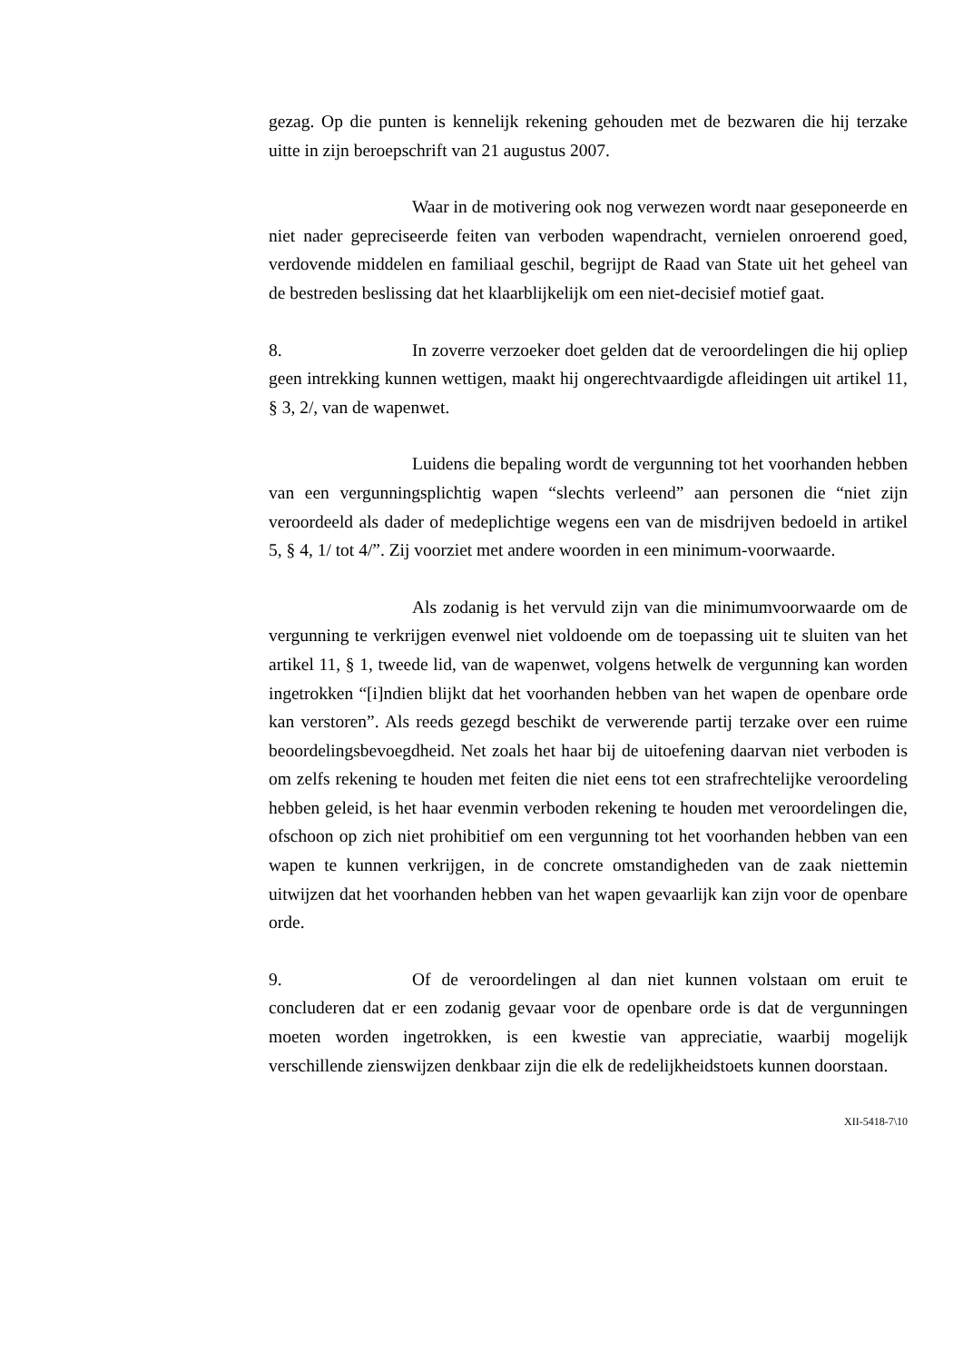gezag. Op die punten is kennelijk rekening gehouden met de bezwaren die hij terzake uitte in zijn beroepschrift van 21 augustus 2007.
Waar in de motivering ook nog verwezen wordt naar geseponeerde en niet nader gepreciseerde feiten van verboden wapendracht, vernielen onroerend goed, verdovende middelen en familiaal geschil, begrijpt de Raad van State uit het geheel van de bestreden beslissing dat het klaarblijkelijk om een niet-decisief motief gaat.
8. In zoverre verzoeker doet gelden dat de veroordelingen die hij opliep geen intrekking kunnen wettigen, maakt hij ongerechtvaardigde afleidingen uit artikel 11, § 3, 2/, van de wapenwet.
Luidens die bepaling wordt de vergunning tot het voorhanden hebben van een vergunningsplichtig wapen “slechts verleend” aan personen die “niet zijn veroordeeld als dader of medeplichtige wegens een van de misdrijven bedoeld in artikel 5, § 4, 1/ tot 4/”. Zij voorziet met andere woorden in een minimum-voorwaarde.
Als zodanig is het vervuld zijn van die minimumvoorwaarde om de vergunning te verkrijgen evenwel niet voldoende om de toepassing uit te sluiten van het artikel 11, § 1, tweede lid, van de wapenwet, volgens hetwelk de vergunning kan worden ingetrokken “[i]ndien blijkt dat het voorhanden hebben van het wapen de openbare orde kan verstoren”. Als reeds gezegd beschikt de verwerende partij terzake over een ruime beoordelingsbevoegdheid. Net zoals het haar bij de uitoefening daarvan niet verboden is om zelfs rekening te houden met feiten die niet eens tot een strafrechtelijke veroordeling hebben geleid, is het haar evenmin verboden rekening te houden met veroordelingen die, ofschoon op zich niet prohibitief om een vergunning tot het voorhanden hebben van een wapen te kunnen verkrijgen, in de concrete omstandigheden van de zaak niettemin uitwijzen dat het voorhanden hebben van het wapen gevaarlijk kan zijn voor de openbare orde.
9. Of de veroordelingen al dan niet kunnen volstaan om eruit te concluderen dat er een zodanig gevaar voor de openbare orde is dat de vergunningen moeten worden ingetrokken, is een kwestie van appreciatie, waarbij mogelijk verschillende zienswijzen denkbaar zijn die elk de redelijkheidstoets kunnen doorstaan.
XII-5418-7\10